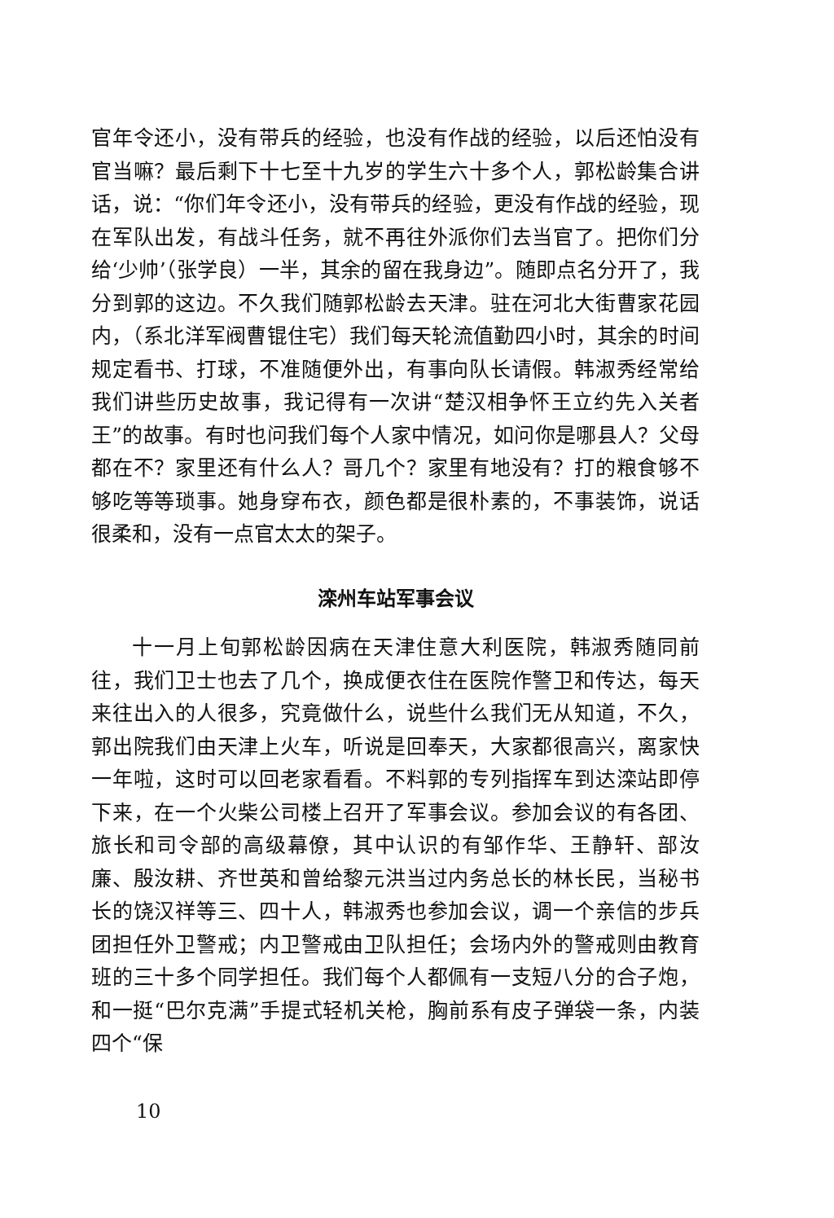官年令还小，没有带兵的经验，也没有作战的经验，以后还怕没有官当嘛？最后剩下十七至十九岁的学生六十多个人，郭松龄集合讲话，说：“你们年令还小，没有带兵的经验，更没有作战的经验，现在军队出发，有战斗任务，就不再往外派你们去当官了。把你们分给‘少帅’（张学良）一半，其余的留在我身边”。随即点名分开了，我分到郭的这边。不久我们随郭松龄去天津。驻在河北大街曹家花园内，（系北洋军阀曹锟住宅）我们每天轮流值勤四小时，其余的时间规定看书、打球，不准随便外出，有事向队长请假。韩淑秀经常给我们讲些历史故事，我记得有一次讲“楚汉相争怀王立约先入关者王”的故事。有时也问我们每个人家中情况，如问你是哪县人？父母都在不？家里还有什么人？哥几个？家里有地没有？打的粮食够不够吃等等琐事。她身穿布衣，颜色都是很朴素的，不事装饰，说话很柔和，没有一点官太太的架子。
滦州车站军事会议
十一月上旬郭松龄因病在天津住意大利医院，韩淑秀随同前往，我们卫士也去了几个，换成便衣住在医院作警卫和传达，每天来往出入的人很多，究竟做什么，说些什么我们无从知道，不久，郭出院我们由天津上火车，听说是回奉天，大家都很高兴，离家快一年啦，这时可以回老家看看。不料郭的专列指挥车到达滦站即停下来，在一个火柴公司楼上召开了军事会议。参加会议的有各团、旅长和司令部的高级幕僚，其中认识的有邹作华、王静轩、部汝廉、殷汝耕、齐世英和曾给黎元洪当过内务总长的林长民，当秘书长的饶汉祥等三、四十人，韩淑秀也参加会议，调一个亲信的步兵团担任外卫警戒；内卫警戒由卫队担任；会场内外的警戒则由教育班的三十多个同学担任。我们每个人都佩有一支短八分的合子炮，和一挺“巴尔克满”手提式轻机关枪，胸前系有皮子弹袋一条，内装四个“保
10